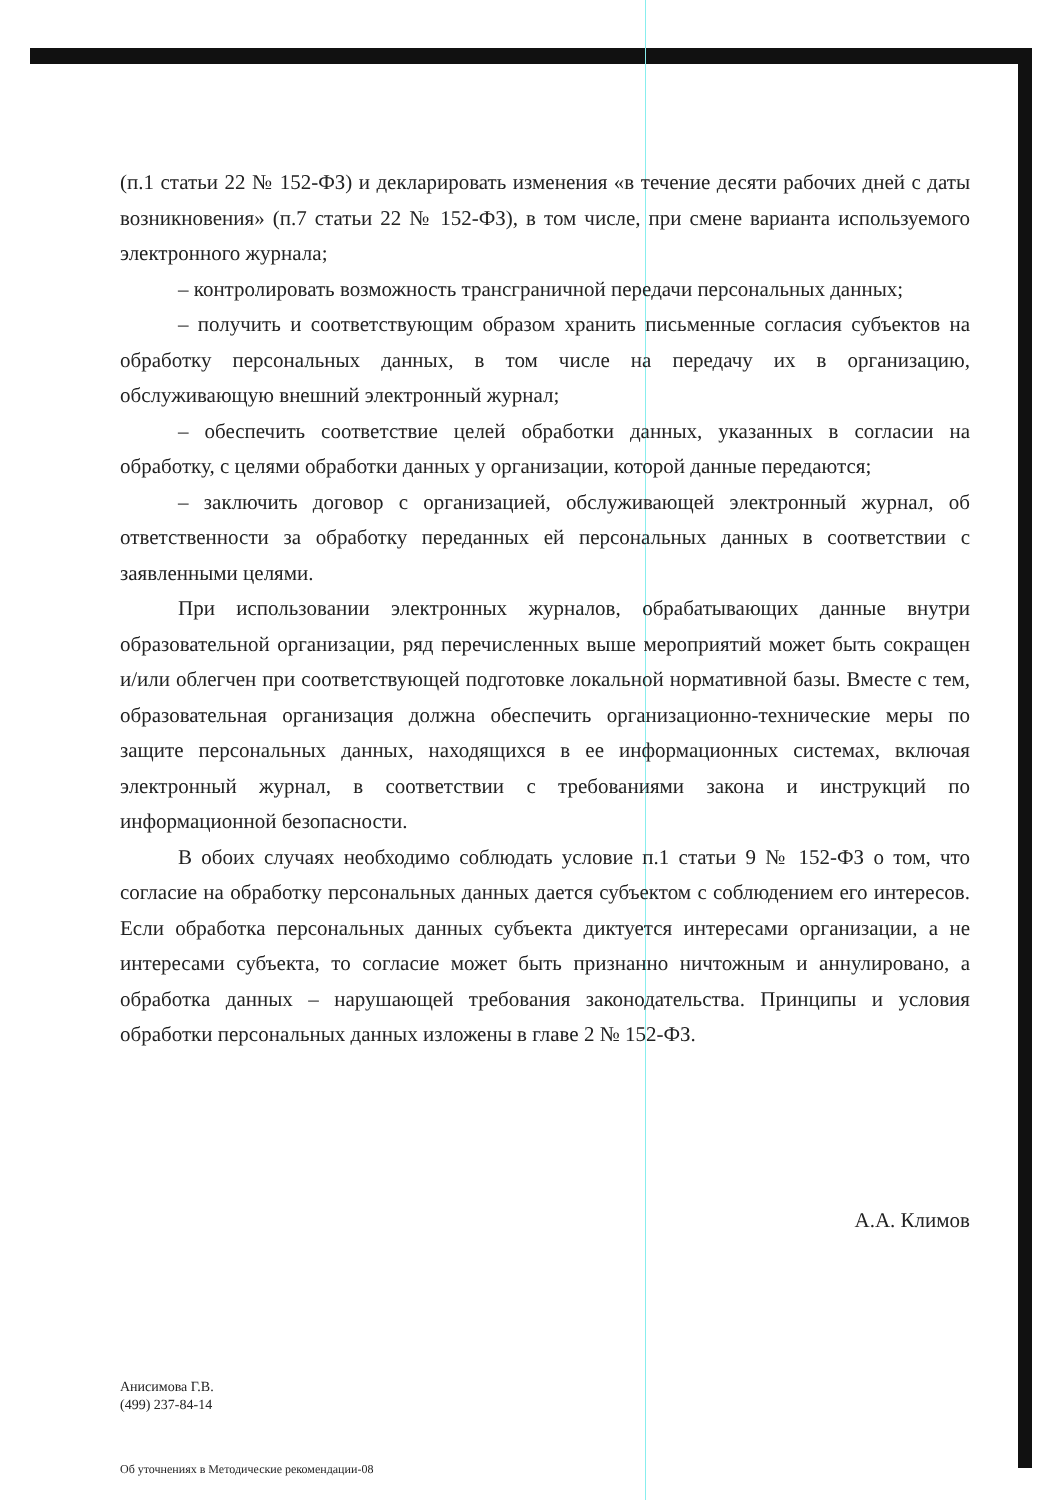(п.1 статьи 22 № 152-ФЗ) и декларировать изменения «в течение десяти рабочих дней с даты возникновения» (п.7 статьи 22 № 152-ФЗ), в том числе, при смене варианта используемого электронного журнала;
– контролировать возможность трансграничной передачи персональных данных;
– получить и соответствующим образом хранить письменные согласия субъектов на обработку персональных данных, в том числе на передачу их в организацию, обслуживающую внешний электронный журнал;
– обеспечить соответствие целей обработки данных, указанных в согласии на обработку, с целями обработки данных у организации, которой данные передаются;
– заключить договор с организацией, обслуживающей электронный журнал, об ответственности за обработку переданных ей персональных данных в соответствии с заявленными целями.
При использовании электронных журналов, обрабатывающих данные внутри образовательной организации, ряд перечисленных выше мероприятий может быть сокращен и/или облегчен при соответствующей подготовке локальной нормативной базы. Вместе с тем, образовательная организация должна обеспечить организационно-технические меры по защите персональных данных, находящихся в ее информационных системах, включая электронный журнал, в соответствии с требованиями закона и инструкций по информационной безопасности.
В обоих случаях необходимо соблюдать условие п.1 статьи 9 № 152-ФЗ о том, что согласие на обработку персональных данных дается субъектом с соблюдением его интересов. Если обработка персональных данных субъекта диктуется интересами организации, а не интересами субъекта, то согласие может быть признанно ничтожным и аннулировано, а обработка данных – нарушающей требования законодательства. Принципы и условия обработки персональных данных изложены в главе 2 № 152-ФЗ.
А.А. Климов
Анисимова Г.В.
(499) 237-84-14
Об уточнениях в Методические рекомендации-08